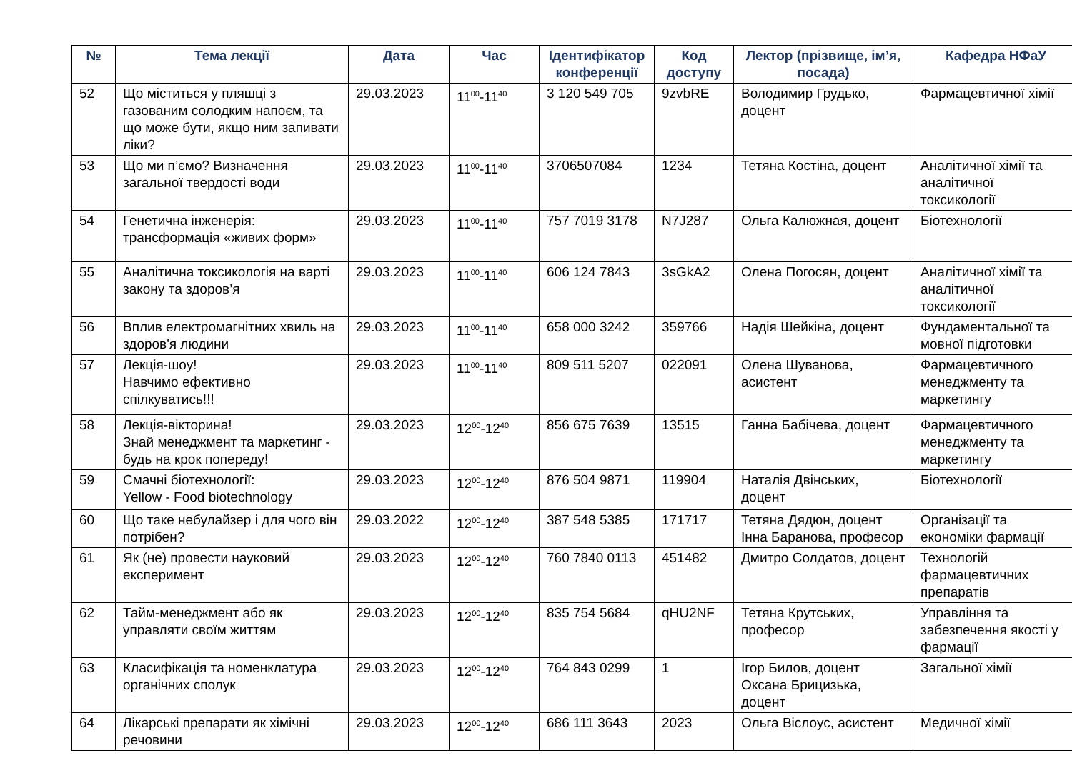| № | Тема лекції | Дата | Час | Ідентифікатор конференції | Код доступу | Лектор (прізвище, ім’я, посада) | Кафедра НФаУ |
| --- | --- | --- | --- | --- | --- | --- | --- |
| 52 | Що міститься у пляшці з газованим солодким напоєм, та що може бути, якщо ним запивати ліки? | 29.03.2023 | 11<sup>00</sup>-11<sup>40</sup> | 3 120 549 705 | 9zvbRE | Володимир Грудько, доцент | Фармацевтичної хімії |
| 53 | Що ми п’ємо? Визначення загальної твердості води | 29.03.2023 | 11<sup>00</sup>-11<sup>40</sup> | 3706507084 | 1234 | Тетяна Костіна, доцент | Аналітичної хімії та аналітичної токсикології |
| 54 | Генетична інженерія: трансформація «живих форм» | 29.03.2023 | 11<sup>00</sup>-11<sup>40</sup> | 757 7019 3178 | N7J287 | Ольга Калюжная, доцент | Біотехнології |
| 55 | Аналітична токсикологія на варті закону та здоров’я | 29.03.2023 | 11<sup>00</sup>-11<sup>40</sup> | 606 124 7843 | 3sGkA2 | Олена Погосян, доцент | Аналітичної хімії та аналітичної токсикології |
| 56 | Вплив електромагнітних хвиль на здоров'я людини | 29.03.2023 | 11<sup>00</sup>-11<sup>40</sup> | 658 000 3242 | 359766 | Надія Шейкіна, доцент | Фундаментальної та мовної підготовки |
| 57 | Лекція-шоу! Навчимо ефективно спілкуватись!!! | 29.03.2023 | 11<sup>00</sup>-11<sup>40</sup> | 809 511 5207 | 022091 | Олена Шуванова, асистент | Фармацевтичного менеджменту та маркетингу |
| 58 | Лекція-вікторина! Знай менеджмент та маркетинг - будь на крок попереду! | 29.03.2023 | 12<sup>00</sup>-12<sup>40</sup> | 856 675 7639 | 13515 | Ганна Бабічева, доцент | Фармацевтичного менеджменту та маркетингу |
| 59 | Смачні біотехнології: Yellow - Food biotechnology | 29.03.2023 | 12<sup>00</sup>-12<sup>40</sup> | 876 504 9871 | 119904 | Наталія Двінських, доцент | Біотехнології |
| 60 | Що таке небулайзер і для чого він потрібен? | 29.03.2022 | 12<sup>00</sup>-12<sup>40</sup> | 387 548 5385 | 171717 | Тетяна Дядюн, доцент Інна Баранова, професор | Організації та економіки фармації |
| 61 | Як (не) провести науковий експеримент | 29.03.2023 | 12<sup>00</sup>-12<sup>40</sup> | 760 7840 0113 | 451482 | Дмитро Солдатов, доцент | Технологій фармацевтичних препаратів |
| 62 | Тайм-менеджмент або як управляти своїм життям | 29.03.2023 | 12<sup>00</sup>-12<sup>40</sup> | 835 754 5684 | qHU2NF | Тетяна Крутських, професор | Управління та забезпечення якості у фармації |
| 63 | Класифікація та номенклатура органічних сполук | 29.03.2023 | 12<sup>00</sup>-12<sup>40</sup> | 764 843 0299 | 1 | Ігор Билов, доцент Оксана Брицизька, доцент | Загальної хімії |
| 64 | Лікарські препарати як хімічні речовини | 29.03.2023 | 12<sup>00</sup>-12<sup>40</sup> | 686 111 3643 | 2023 | Ольга Віслоус, асистент | Медичної хімії |